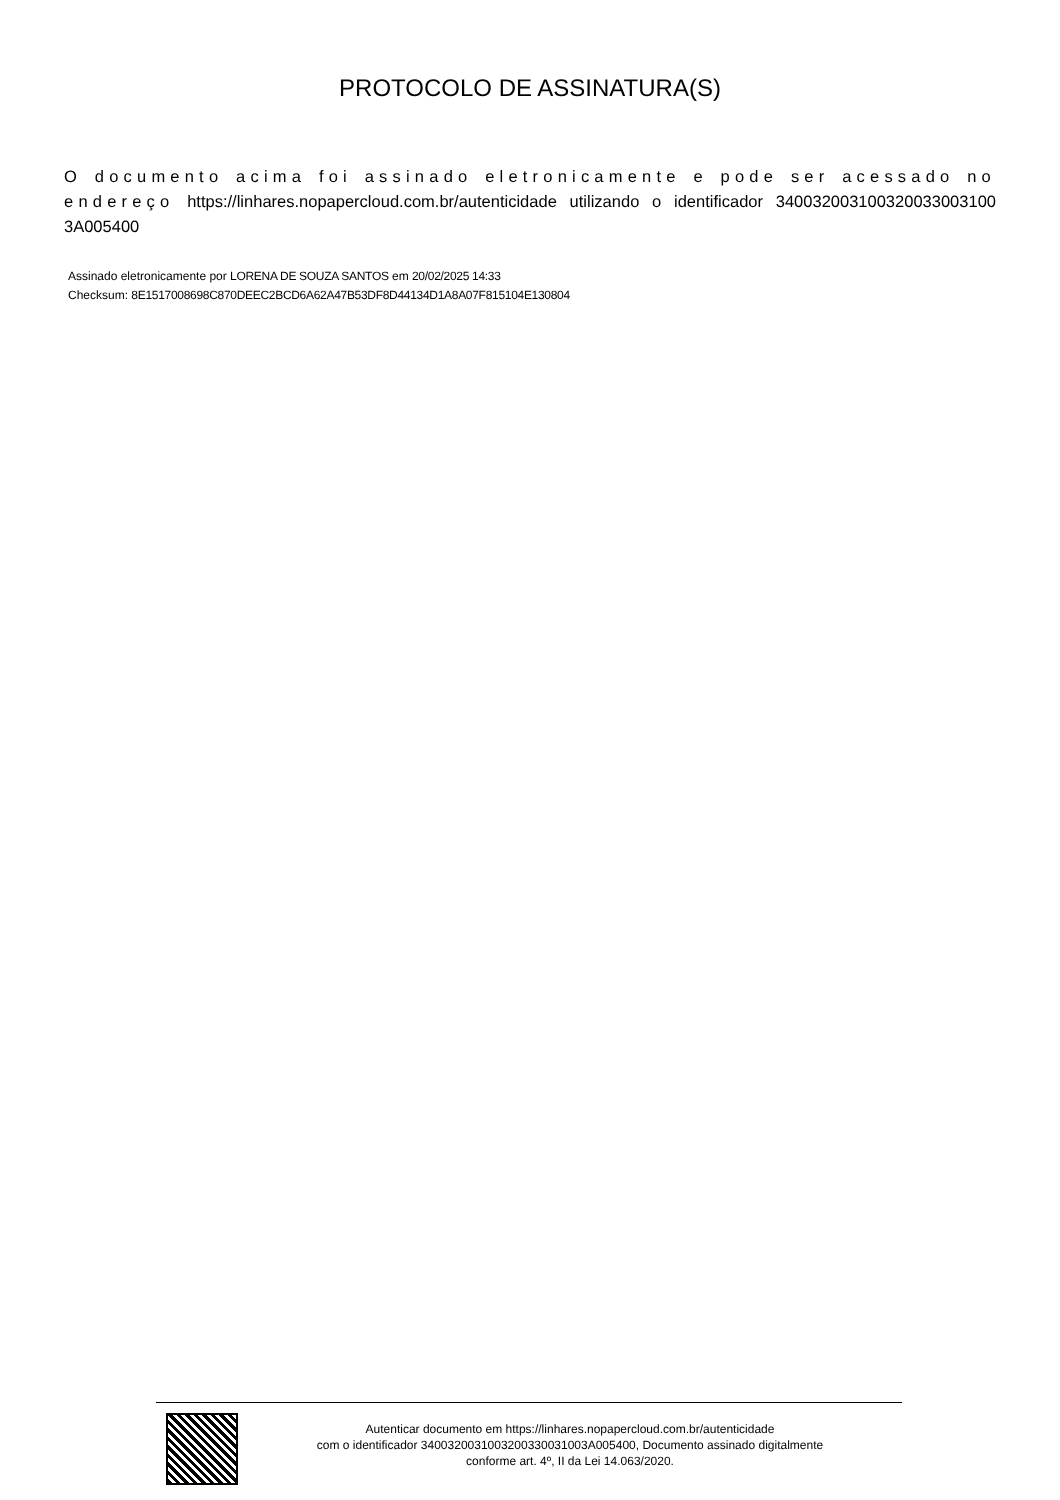PROTOCOLO DE ASSINATURA(S)
O documento acima foi assinado eletronicamente e pode ser acessado no endereço https://linhares.nopapercloud.com.br/autenticidade utilizando o identificador 340032003100320033003100​3A005400
Assinado eletronicamente por LORENA DE SOUZA SANTOS em 20/02/2025 14:33
Checksum: 8E1517008698C870DEEC2BCD6A62A47B53DF8D44134D1A8A07F815104E130804
Autenticar documento em https://linhares.nopapercloud.com.br/autenticidade
com o identificador 340032003100320033003100​3A005400, Documento assinado digitalmente
conforme art. 4º, II da Lei 14.063/2020.